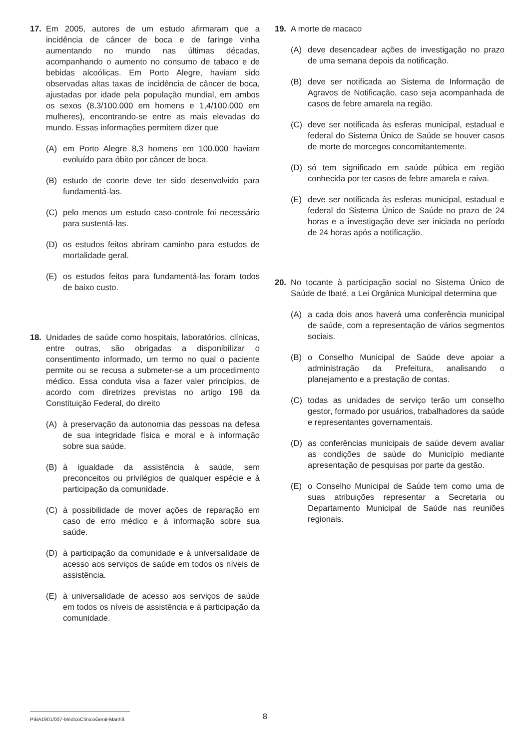17. Em 2005, autores de um estudo afirmaram que a incidência de câncer de boca e de faringe vinha aumentando no mundo nas últimas décadas, acompanhando o aumento no consumo de tabaco e de bebidas alcoólicas. Em Porto Alegre, haviam sido observadas altas taxas de incidência de câncer de boca, ajustadas por idade pela população mundial, em ambos os sexos (8,3/100.000 em homens e 1,4/100.000 em mulheres), encontrando-se entre as mais elevadas do mundo. Essas informações permitem dizer que
(A) em Porto Alegre 8,3 homens em 100.000 haviam evoluído para óbito por câncer de boca.
(B) estudo de coorte deve ter sido desenvolvido para fundamentá-las.
(C) pelo menos um estudo caso-controle foi necessário para sustentá-las.
(D) os estudos feitos abriram caminho para estudos de mortalidade geral.
(E) os estudos feitos para fundamentá-las foram todos de baixo custo.
18. Unidades de saúde como hospitais, laboratórios, clínicas, entre outras, são obrigadas a disponibilizar o consentimento informado, um termo no qual o paciente permite ou se recusa a submeter-se a um procedimento médico. Essa conduta visa a fazer valer princípios, de acordo com diretrizes previstas no artigo 198 da Constituição Federal, do direito
(A) à preservação da autonomia das pessoas na defesa de sua integridade física e moral e à informação sobre sua saúde.
(B) à igualdade da assistência à saúde, sem preconceitos ou privilégios de qualquer espécie e à participação da comunidade.
(C) à possibilidade de mover ações de reparação em caso de erro médico e à informação sobre sua saúde.
(D) à participação da comunidade e à universalidade de acesso aos serviços de saúde em todos os níveis de assistência.
(E) à universalidade de acesso aos serviços de saúde em todos os níveis de assistência e à participação da comunidade.
19. A morte de macaco
(A) deve desencadear ações de investigação no prazo de uma semana depois da notificação.
(B) deve ser notificada ao Sistema de Informação de Agravos de Notificação, caso seja acompanhada de casos de febre amarela na região.
(C) deve ser notificada às esferas municipal, estadual e federal do Sistema Único de Saúde se houver casos de morte de morcegos concomitantemente.
(D) só tem significado em saúde púbica em região conhecida por ter casos de febre amarela e raiva.
(E) deve ser notificada às esferas municipal, estadual e federal do Sistema Único de Saúde no prazo de 24 horas e a investigação deve ser iniciada no período de 24 horas após a notificação.
20. No tocante à participação social no Sistema Único de Saúde de Ibaté, a Lei Orgânica Municipal determina que
(A) a cada dois anos haverá uma conferência municipal de saúde, com a representação de vários segmentos sociais.
(B) o Conselho Municipal de Saúde deve apoiar a administração da Prefeitura, analisando o planejamento e a prestação de contas.
(C) todas as unidades de serviço terão um conselho gestor, formado por usuários, trabalhadores da saúde e representantes governamentais.
(D) as conferências municipais de saúde devem avaliar as condições de saúde do Município mediante apresentação de pesquisas por parte da gestão.
(E) o Conselho Municipal de Saúde tem como uma de suas atribuições representar a Secretaria ou Departamento Municipal de Saúde nas reuniões regionais.
PIBA1901/007-MédicoClínicoGeral-Manhã
8